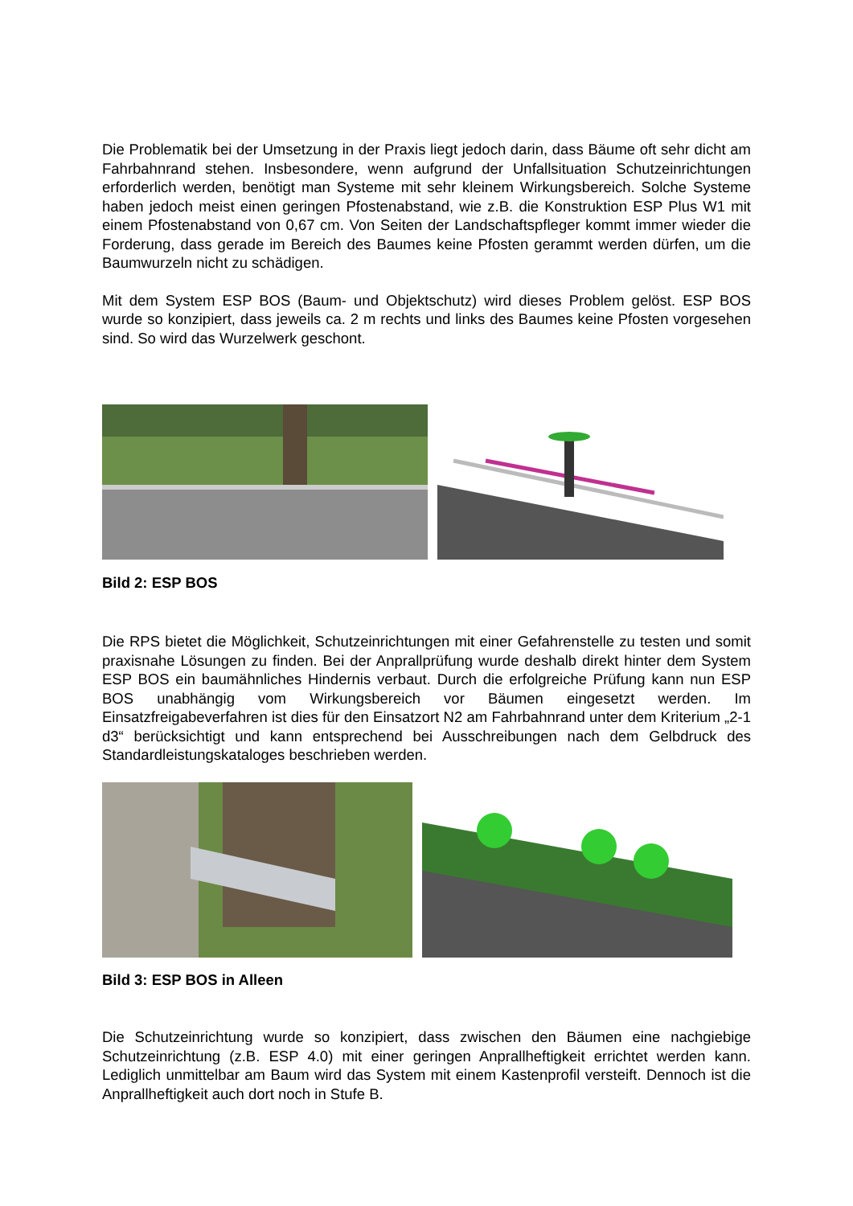Die Problematik bei der Umsetzung in der Praxis liegt jedoch darin, dass Bäume oft sehr dicht am Fahrbahnrand stehen. Insbesondere, wenn aufgrund der Unfallsituation Schutzeinrichtungen erforderlich werden, benötigt man Systeme mit sehr kleinem Wirkungsbereich. Solche Systeme haben jedoch meist einen geringen Pfostenabstand, wie z.B. die Konstruktion ESP Plus W1 mit einem Pfostenabstand von 0,67 cm. Von Seiten der Landschaftspfleger kommt immer wieder die Forderung, dass gerade im Bereich des Baumes keine Pfosten gerammt werden dürfen, um die Baumwurzeln nicht zu schädigen.
Mit dem System ESP BOS (Baum- und Objektschutz) wird dieses Problem gelöst. ESP BOS wurde so konzipiert, dass jeweils ca. 2 m rechts und links des Baumes keine Pfosten vorgesehen sind. So wird das Wurzelwerk geschont.
Bild 2: ESP BOS
Die RPS bietet die Möglichkeit, Schutzeinrichtungen mit einer Gefahrenstelle zu testen und somit praxisnahe Lösungen zu finden. Bei der Anprallprüfung wurde deshalb direkt hinter dem System ESP BOS ein baumähnliches Hindernis verbaut. Durch die erfolgreiche Prüfung kann nun ESP BOS unabhängig vom Wirkungsbereich vor Bäumen eingesetzt werden. Im Einsatzfreigabeverfahren ist dies für den Einsatzort N2 am Fahrbahnrand unter dem Kriterium „2-1 d3“ berücksichtigt und kann entsprechend bei Ausschreibungen nach dem Gelbdruck des Standardleistungskataloges beschrieben werden.
Bild 3: ESP BOS in Alleen
Die Schutzeinrichtung wurde so konzipiert, dass zwischen den Bäumen eine nachgiebige Schutzeinrichtung (z.B. ESP 4.0) mit einer geringen Anprallheftigkeit errichtet werden kann. Lediglich unmittelbar am Baum wird das System mit einem Kastenprofil versteift. Dennoch ist die Anprallheftigkeit auch dort noch in Stufe B.